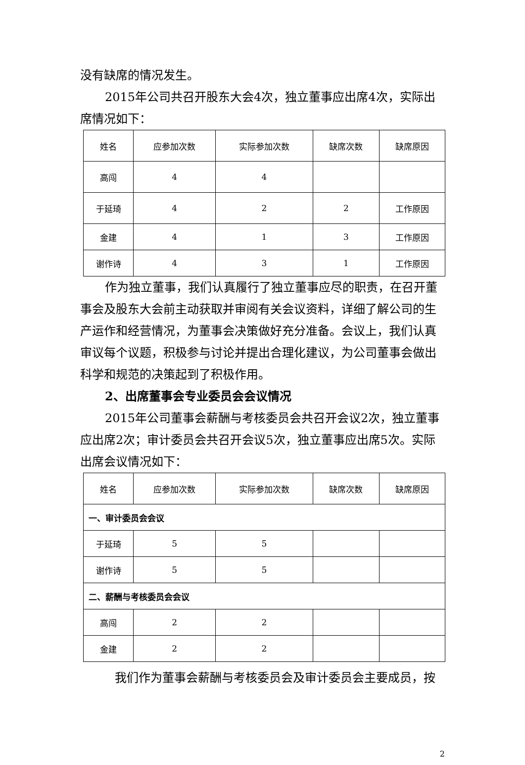没有缺席的情况发生。
2015年公司共召开股东大会4次，独立董事应出席4次，实际出席情况如下：
| 姓名 | 应参加次数 | 实际参加次数 | 缺席次数 | 缺席原因 |
| 高闯 | 4 | 4 | | |
| 于延琦 | 4 | 2 | 2 | 工作原因 |
| 金建 | 4 | 1 | 3 | 工作原因 |
| 谢作诗 | 4 | 3 | 1 | 工作原因 |
作为独立董事，我们认真履行了独立董事应尽的职责，在召开董事会及股东大会前主动获取并审阅有关会议资料，详细了解公司的生产运作和经营情况，为董事会决策做好充分准备。会议上，我们认真审议每个议题，积极参与讨论并提出合理化建议，为公司董事会做出科学和规范的决策起到了积极作用。
2、出席董事会专业委员会会议情况
2015年公司董事会薪酬与考核委员会共召开会议2次，独立董事应出席2次；审计委员会共召开会议5次，独立董事应出席5次。实际出席会议情况如下：
| 姓名 | 应参加次数 | 实际参加次数 | 缺席次数 | 缺席原因 |
| 一、审计委员会会议 | | | | |
| 于延琦 | 5 | 5 | | |
| 谢作诗 | 5 | 5 | | |
| 二、薪酬与考核委员会会议 | | | | |
| 高闯 | 2 | 2 | | |
| 金建 | 2 | 2 | | |
我们作为董事会薪酬与考核委员会及审计委员会主要成员，按
2